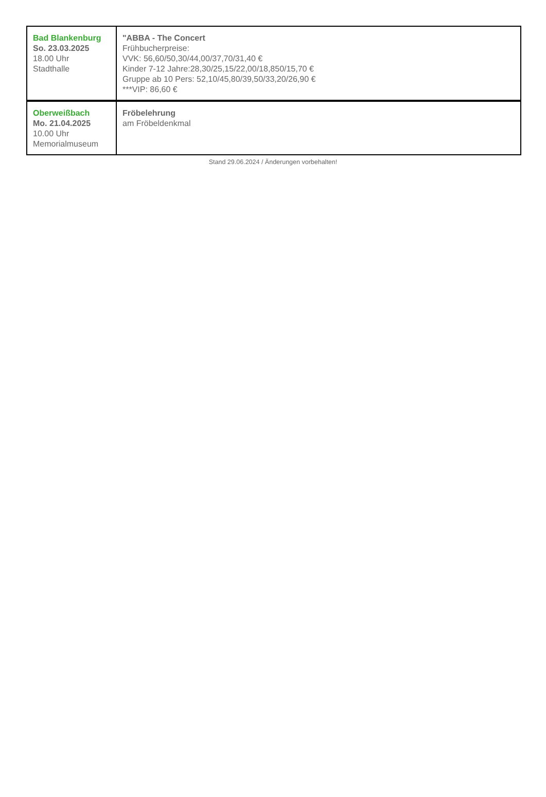| Bad Blankenburg So. 23.03.2025 18.00 Uhr Stadthalle | "ABBA - The Concert Frühbucherpreise: VVK: 56,60/50,30/44,00/37,70/31,40 € Kinder 7-12 Jahre:28,30/25,15/22,00/18,850/15,70 € Gruppe ab 10 Pers: 52,10/45,80/39,50/33,20/26,90 € ***VIP: 86,60 € |
| Oberweißbach Mo. 21.04.2025 10.00 Uhr Memorialmuseum | Fröbelehrung am Fröbeldenkmal |
Stand 29.06.2024 / Änderungen vorbehalten!